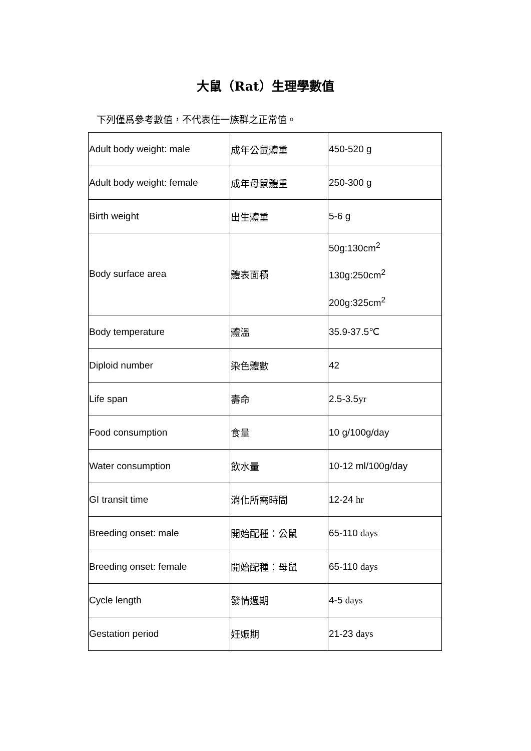大鼠（Rat）生理學數值
下列僅爲參考數值，不代表任一族群之正常值。
| Adult body weight: male | 成年公鼠體重 | 450-520 g |
| Adult body weight: female | 成年母鼠體重 | 250-300 g |
| Birth weight | 出生體重 | 5-6 g |
| Body surface area | 體表面積 | 50g:130cm<sup>2</sup> 130g:250cm<sup>2</sup> 200g:325cm<sup>2</sup> |
| Body temperature | 體溫 | 35.9-37.5℃ |
| Diploid number | 染色體數 | 42 |
| Life span | 壽命 | 2.5-3.5 yr |
| Food consumption | 食量 | 10 g/100g/day |
| Water consumption | 飲水量 | 10-12 ml/100g/day |
| GI transit time | 消化所需時間 | 12-24 hr |
| Breeding onset: male | 開始配種：公鼠 | 65-110 days |
| Breeding onset: female | 開始配種：母鼠 | 65-110 days |
| Cycle length | 發情週期 | 4-5 days |
| Gestation period | 妊娠期 | 21-23 days |